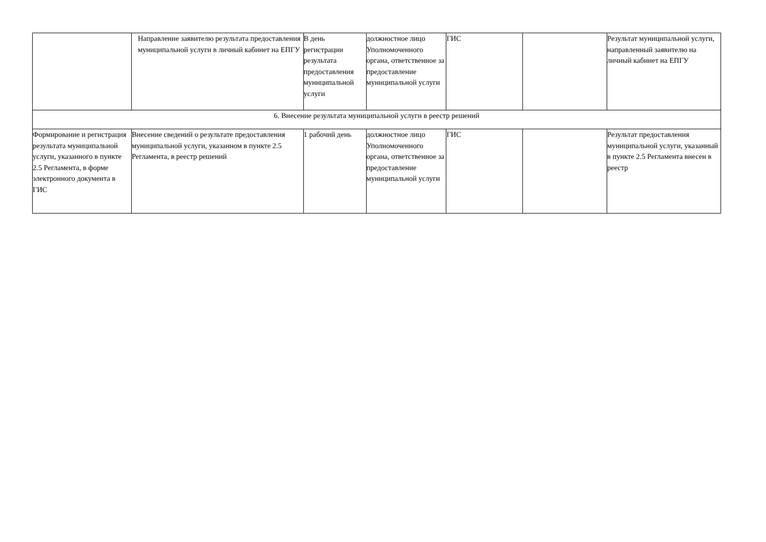| | Направление заявителю результата предоставления муниципальной услуги в личный кабинет на ЕПГУ | В день регистрации результата предоставления муниципальной услуги | должностное лицо Уполномоченного органа, ответственное за предоставление муниципальной услуги | ГИС | | Результат муниципальной услуги, направленный заявителю на личный кабинет на ЕПГУ |
| 6. Внесение результата муниципальной услуги в реестр решений | | | | | | |
| Формирование и регистрация результата муниципальной услуги, указанного в пункте 2.5 Регламента, в форме электронного документа в ГИС | Внесение сведений о результате предоставления муниципальной услуги, указанном в пункте 2.5 Регламента, в реестр решений | 1 рабочий день | должностное лицо Уполномоченного органа, ответственное за предоставление муниципальной услуги | ГИС | | Результат предоставления муниципальной услуги, указанный в пункте 2.5 Регламента внесен в реестр |